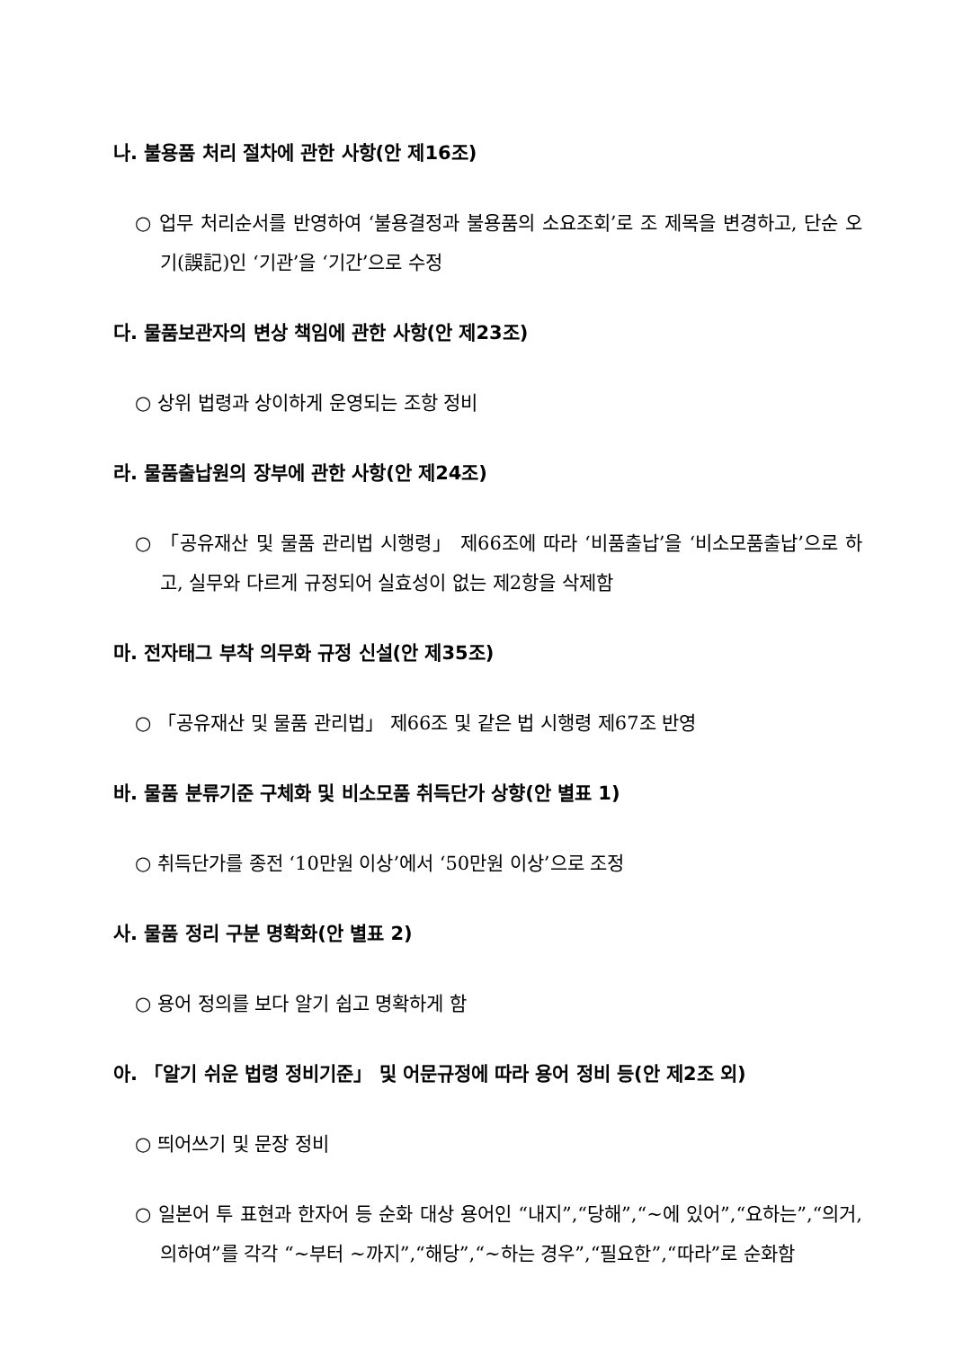나. 불용품 처리 절차에 관한 사항(안 제16조)
○ 업무 처리순서를 반영하여 ‘불용결정과 불용품의 소요조회’로 조 제목을 변경하고, 단순 오기(誤記)인 ‘기관’을 ‘기간’으로 수정
다. 물품보관자의 변상 책임에 관한 사항(안 제23조)
○ 상위 법령과 상이하게 운영되는 조항 정비
라. 물품출납원의 장부에 관한 사항(안 제24조)
○ 「공유재산 및 물품 관리법 시행령」 제66조에 따라 ‘비품출납’을 ‘비소모품출납’으로 하고, 실무와 다르게 규정되어 실효성이 없는 제2항을 삭제함
마. 전자태그 부착 의무화 규정 신설(안 제35조)
○ 「공유재산 및 물품 관리법」 제66조 및 같은 법 시행령 제67조 반영
바. 물품 분류기준 구체화 및 비소모품 취득단가 상향(안 별표 1)
○ 취득단가를 종전 ‘10만원 이상’에서 ‘50만원 이상’으로 조정
사. 물품 정리 구분 명확화(안 별표 2)
○ 용어 정의를 보다 알기 쉽고 명확하게 함
아. 「알기 쉬운 법령 정비기준」 및 어문규정에 따라 용어 정비 등(안 제2조 외)
○ 띄어쓰기 및 문장 정비
○ 일본어 투 표현과 한자어 등 순화 대상 용어인 “내지”,“당해”,“∼에 있어”,“요하는”,“의거, 의하여”를 각각 “∼부터 ∼까지”,“해당”,“∼하는 경우”,“필요한”,“따라”로 순화함